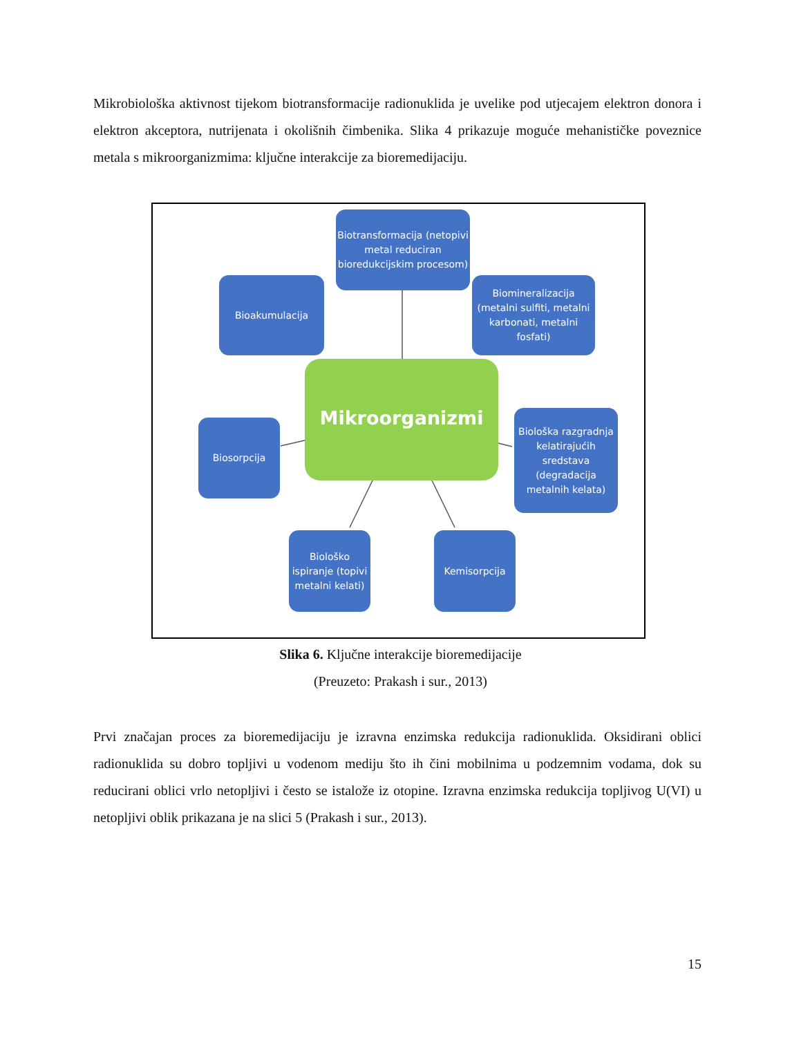Mikrobiološka aktivnost tijekom biotransformacije radionuklida je uvelike pod utjecajem elektron donora i elektron akceptora, nutrijenata i okolišnih čimbenika. Slika 4 prikazuje moguće mehanističke poveznice metala s mikroorganizmima: ključne interakcije za bioremedijaciju.
Biotransformacija (netopivi metal reduciran bioredukcijskim procesom)
Bioakumulacija
Biomineralizacija (metalni sulfiti, metalni karbonati, metalni fosfati)
Mikroorganizmi
Biosorpcija
Biološka razgradnja kelatirajućih sredstava (degradacija metalnih kelata)
Biološko ispiranje (topivi metalni kelati)
Kemisorpcija
Slika 6. Ključne interakcije bioremedijacije
(Preuzeto: Prakash i sur., 2013)
Prvi značajan proces za bioremedijaciju je izravna enzimska redukcija radionuklida. Oksidirani oblici radionuklida su dobro topljivi u vodenom mediju što ih čini mobilnima u podzemnim vodama, dok su reducirani oblici vrlo netopljivi i često se istalože iz otopine. Izravna enzimska redukcija topljivog U(VI) u netopljivi oblik prikazana je na slici 5 (Prakash i sur., 2013).
15